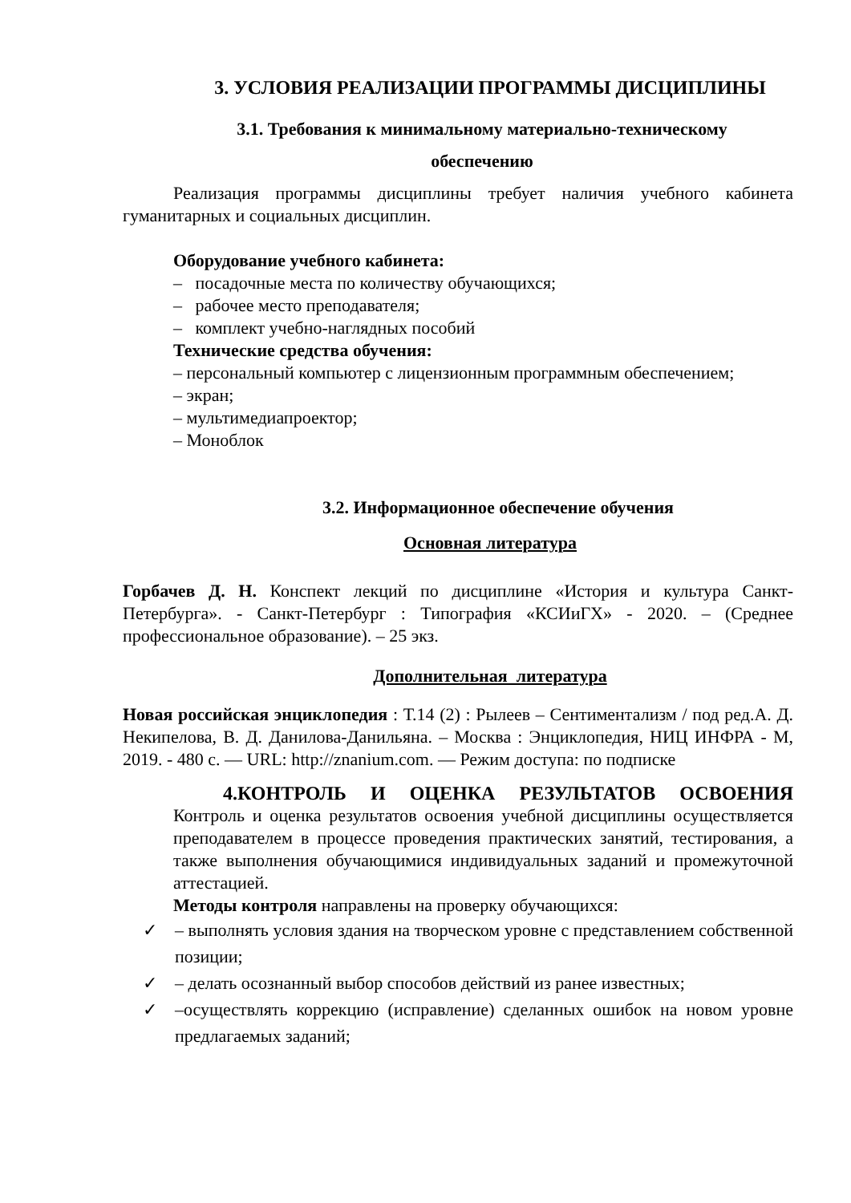3. УСЛОВИЯ РЕАЛИЗАЦИИ ПРОГРАММЫ ДИСЦИПЛИНЫ
3.1. Требования к минимальному материально-техническому
обеспечению
Реализация программы дисциплины требует наличия учебного кабинета гуманитарных и социальных дисциплин.
Оборудование учебного кабинета:
– посадочные места по количеству обучающихся;
– рабочее место преподавателя;
– комплект учебно-наглядных пособий
Технические средства обучения:
– персональный компьютер с лицензионным программным обеспечением;
– экран;
– мультимедиапроектор;
– Моноблок
3.2. Информационное обеспечение обучения
Основная литература
Горбачев Д. Н. Конспект лекций по дисциплине «История и культура Санкт-Петербурга». - Санкт-Петербург : Типография «КСИиГХ» - 2020. – (Среднее профессиональное образование). – 25 экз.
Дополнительная литература
Новая российская энциклопедия : Т.14 (2) : Рылеев – Сентиментализм / под ред.А. Д. Некипелова, В. Д. Данилова-Данильяна. – Москва : Энциклопедия, НИЦ ИНФРА - М, 2019. - 480 с. — URL: http://znanium.com. — Режим доступа: по подписке
4.КОНТРОЛЬ И ОЦЕНКА РЕЗУЛЬТАТОВ ОСВОЕНИЯ
Контроль и оценка результатов освоения учебной дисциплины осуществляется преподавателем в процессе проведения практических занятий, тестирования, а также выполнения обучающимися индивидуальных заданий и промежуточной аттестацией.
Методы контроля направлены на проверку обучающихся:
✓ – выполнять условия здания на творческом уровне с представлением собственной позиции;
✓ – делать осознанный выбор способов действий из ранее известных;
✓ –осуществлять коррекцию (исправление) сделанных ошибок на новом уровне предлагаемых заданий;